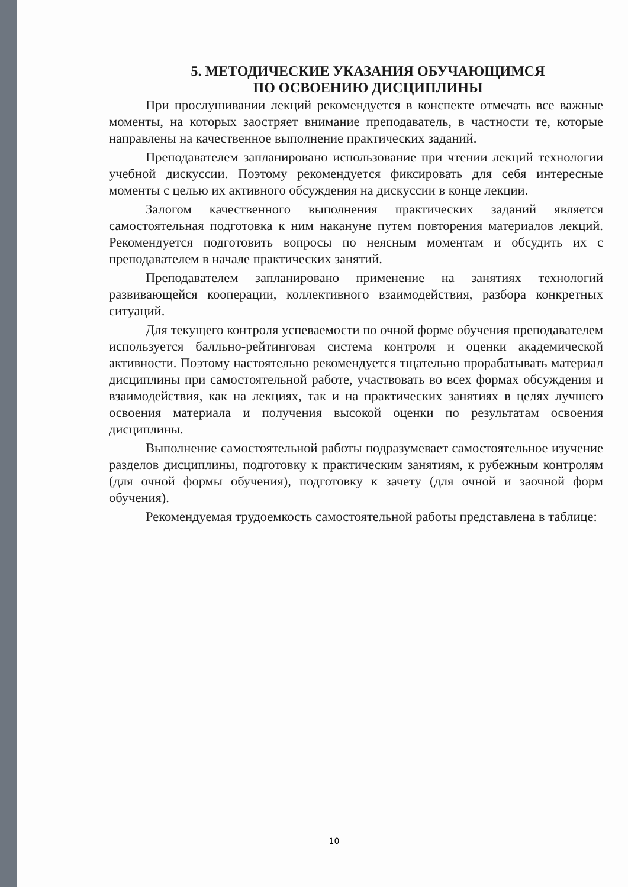5. МЕТОДИЧЕСКИЕ УКАЗАНИЯ ОБУЧАЮЩИМСЯ
ПО ОСВОЕНИЮ ДИСЦИПЛИНЫ
При прослушивании лекций рекомендуется в конспекте отмечать все важные моменты, на которых заостряет внимание преподаватель, в частности те, которые направлены на качественное выполнение практических заданий.
Преподавателем запланировано использование при чтении лекций технологии учебной дискуссии. Поэтому рекомендуется фиксировать для себя интересные моменты с целью их активного обсуждения на дискуссии в конце лекции.
Залогом качественного выполнения практических заданий является самостоятельная подготовка к ним накануне путем повторения материалов лекций. Рекомендуется подготовить вопросы по неясным моментам и обсудить их с преподавателем в начале практических занятий.
Преподавателем запланировано применение на занятиях технологий развивающейся кооперации, коллективного взаимодействия, разбора конкретных ситуаций.
Для текущего контроля успеваемости по очной форме обучения преподавателем используется балльно-рейтинговая система контроля и оценки академической активности. Поэтому настоятельно рекомендуется тщательно прорабатывать материал дисциплины при самостоятельной работе, участвовать во всех формах обсуждения и взаимодействия, как на лекциях, так и на практических занятиях в целях лучшего освоения материала и получения высокой оценки по результатам освоения дисциплины.
Выполнение самостоятельной работы подразумевает самостоятельное изучение разделов дисциплины, подготовку к практическим занятиям, к рубежным контролям (для очной формы обучения), подготовку к зачету (для очной и заочной форм обучения).
Рекомендуемая трудоемкость самостоятельной работы представлена в таблице:
10